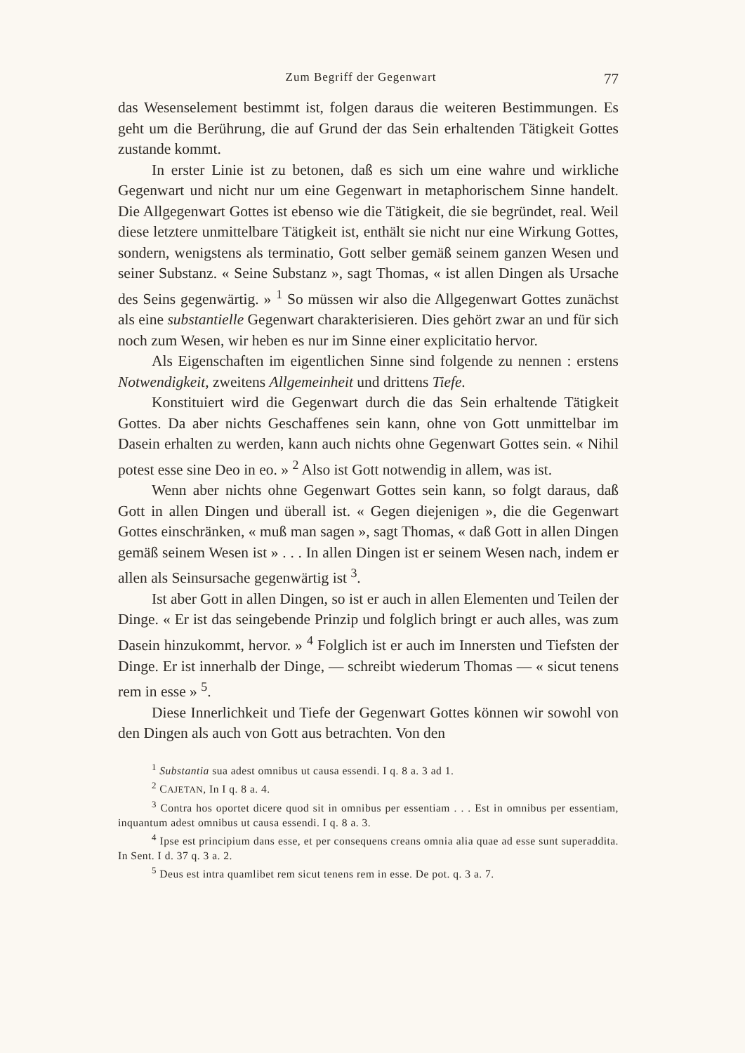Zum Begriff der Gegenwart 77
das Wesenselement bestimmt ist, folgen daraus die weiteren Bestimmungen. Es geht um die Berührung, die auf Grund der das Sein erhaltenden Tätigkeit Gottes zustande kommt.
In erster Linie ist zu betonen, daß es sich um eine wahre und wirkliche Gegenwart und nicht nur um eine Gegenwart in metaphorischem Sinne handelt. Die Allgegenwart Gottes ist ebenso wie die Tätigkeit, die sie begründet, real. Weil diese letztere unmittelbare Tätigkeit ist, enthält sie nicht nur eine Wirkung Gottes, sondern, wenigstens als terminatio, Gott selber gemäß seinem ganzen Wesen und seiner Substanz. « Seine Substanz », sagt Thomas, « ist allen Dingen als Ursache des Seins gegenwärtig. » <sup>1</sup> So müssen wir also die Allgegenwart Gottes zunächst als eine substantielle Gegenwart charakterisieren. Dies gehört zwar an und für sich noch zum Wesen, wir heben es nur im Sinne einer explicitatio hervor.
Als Eigenschaften im eigentlichen Sinne sind folgende zu nennen : erstens Notwendigkeit, zweitens Allgemeinheit und drittens Tiefe.
Konstituiert wird die Gegenwart durch die das Sein erhaltende Tätigkeit Gottes. Da aber nichts Geschaffenes sein kann, ohne von Gott unmittelbar im Dasein erhalten zu werden, kann auch nichts ohne Gegenwart Gottes sein. « Nihil potest esse sine Deo in eo. » <sup>2</sup> Also ist Gott notwendig in allem, was ist.
Wenn aber nichts ohne Gegenwart Gottes sein kann, so folgt daraus, daß Gott in allen Dingen und überall ist. « Gegen diejenigen », die die Gegenwart Gottes einschränken, « muß man sagen », sagt Thomas, « daß Gott in allen Dingen gemäß seinem Wesen ist » . . . In allen Dingen ist er seinem Wesen nach, indem er allen als Seinsursache gegenwärtig ist <sup>3</sup>.
Ist aber Gott in allen Dingen, so ist er auch in allen Elementen und Teilen der Dinge. « Er ist das seingebende Prinzip und folglich bringt er auch alles, was zum Dasein hinzukommt, hervor. » <sup>4</sup> Folglich ist er auch im Innersten und Tiefsten der Dinge. Er ist innerhalb der Dinge, — schreibt wiederum Thomas — « sicut tenens rem in esse » <sup>5</sup>.
Diese Innerlichkeit und Tiefe der Gegenwart Gottes können wir sowohl von den Dingen als auch von Gott aus betrachten. Von den
<sup>1</sup> Substantia sua adest omnibus ut causa essendi. I q. 8 a. 3 ad 1.
<sup>2</sup> CAJETAN, In I q. 8 a. 4.
<sup>3</sup> Contra hos oportet dicere quod sit in omnibus per essentiam . . . Est in omnibus per essentiam, inquantum adest omnibus ut causa essendi. I q. 8 a. 3.
<sup>4</sup> Ipse est principium dans esse, et per consequens creans omnia alia quae ad esse sunt superaddita. In Sent. I d. 37 q. 3 a. 2.
<sup>5</sup> Deus est intra quamlibet rem sicut tenens rem in esse. De pot. q. 3 a. 7.